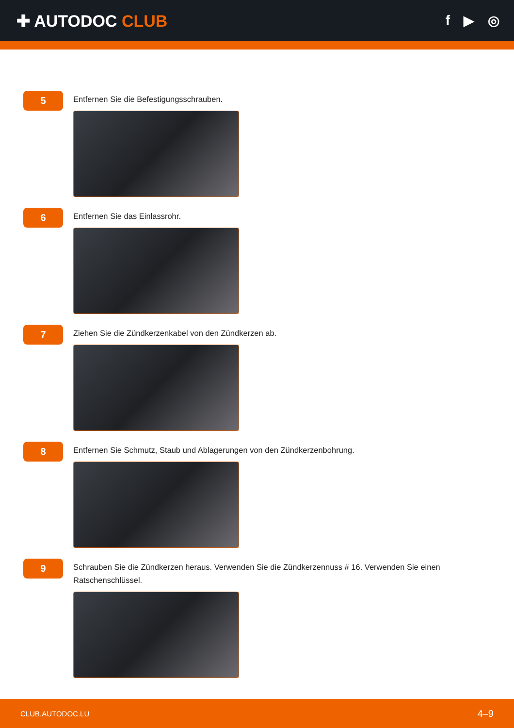✚ AUTODOC CLUB
f ▶ ◎
5
Entfernen Sie die Befestigungsschrauben.
6
Entfernen Sie das Einlassrohr.
7
Ziehen Sie die Zündkerzenkabel von den Zündkerzen ab.
8
Entfernen Sie Schmutz, Staub und Ablagerungen von den Zündkerzenbohrung.
9
Schrauben Sie die Zündkerzen heraus. Verwenden Sie die Zündkerzennuss # 16. Verwenden Sie einen Ratschenschlüssel.
CLUB.AUTODOC.LU 4–9